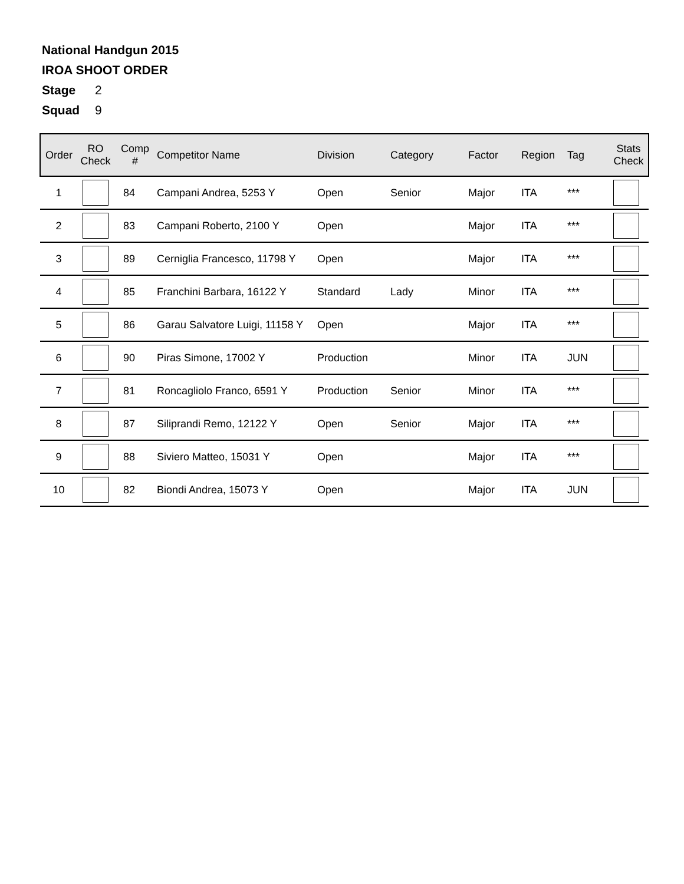National Handgun 2015
IROA SHOOT ORDER
Stage 2
Squad 9
| Order | RO Check | Comp # | Competitor Name | Division | Category | Factor | Region | Tag | Stats Check |
| --- | --- | --- | --- | --- | --- | --- | --- | --- | --- |
| 1 | | 84 | Campani Andrea, 5253 Y | Open | Senior | Major | ITA | *** | |
| 2 | | 83 | Campani Roberto, 2100 Y | Open | | Major | ITA | *** | |
| 3 | | 89 | Cerniglia Francesco, 11798 Y | Open | | Major | ITA | *** | |
| 4 | | 85 | Franchini Barbara, 16122 Y | Standard | Lady | Minor | ITA | *** | |
| 5 | | 86 | Garau Salvatore Luigi, 11158 Y | Open | | Major | ITA | *** | |
| 6 | | 90 | Piras Simone, 17002 Y | Production | | Minor | ITA | JUN | |
| 7 | | 81 | Roncagliolo Franco, 6591 Y | Production | Senior | Minor | ITA | *** | |
| 8 | | 87 | Siliprandi Remo, 12122 Y | Open | Senior | Major | ITA | *** | |
| 9 | | 88 | Siviero Matteo, 15031 Y | Open | | Major | ITA | *** | |
| 10 | | 82 | Biondi Andrea, 15073 Y | Open | | Major | ITA | JUN | |